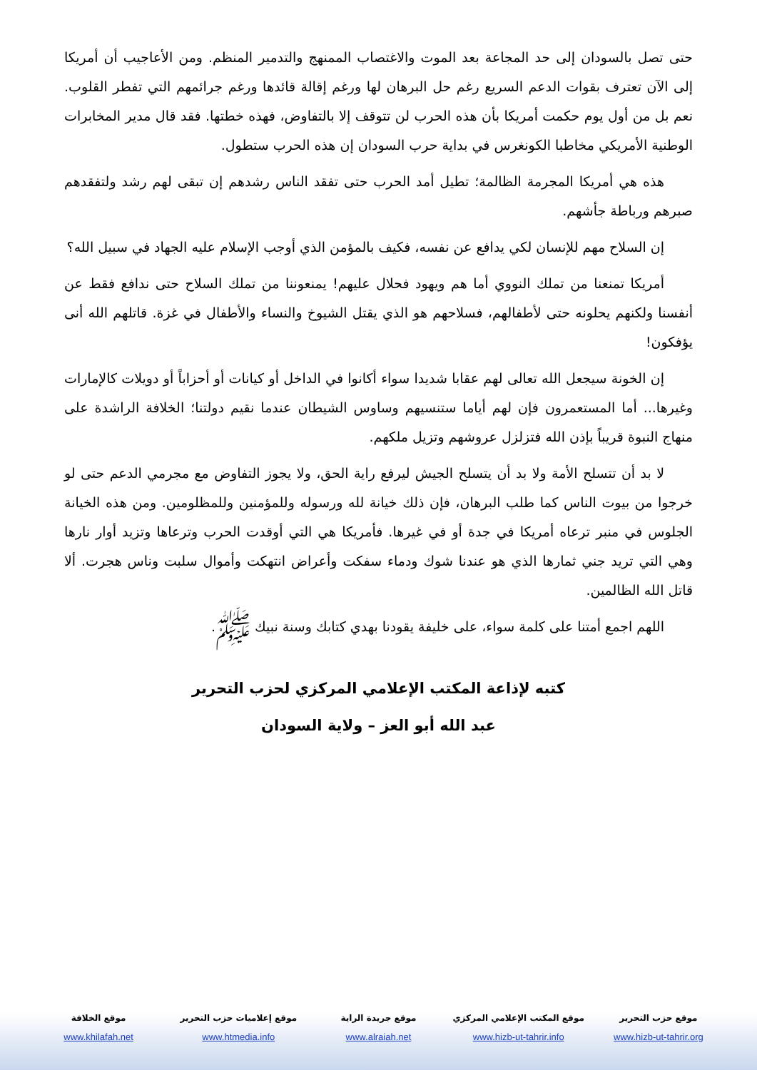حتى تصل بالسودان إلى حد المجاعة بعد الموت والاغتصاب الممنهج والتدمير المنظم. ومن الأعاجيب أن أمريكا إلى الآن تعترف بقوات الدعم السريع رغم حل البرهان لها ورغم إقالة قائدها ورغم جرائمهم التي تفطر القلوب. نعم بل من أول يوم حكمت أمريكا بأن هذه الحرب لن تتوقف إلا بالتفاوض، فهذه خطتها. فقد قال مدير المخابرات الوطنية الأمريكي مخاطبا الكونغرس في بداية حرب السودان إن هذه الحرب ستطول.
هذه هي أمريكا المجرمة الظالمة؛ تطيل أمد الحرب حتى تفقد الناس رشدهم إن تبقى لهم رشد ولتفقدهم صبرهم ورباطة جأشهم.
إن السلاح مهم للإنسان لكي يدافع عن نفسه، فكيف بالمؤمن الذي أوجب الإسلام عليه الجهاد في سبيل الله؟
أمريكا تمنعنا من تملك النووي أما هم ويهود فحلال عليهم! يمنعوننا من تملك السلاح حتى ندافع فقط عن أنفسنا ولكنهم يحلونه حتى لأطفالهم، فسلاحهم هو الذي يقتل الشيوخ والنساء والأطفال في غزة. قاتلهم الله أنى يؤفكون!
إن الخونة سيجعل الله تعالى لهم عقابا شديدا سواء أكانوا في الداخل أو كيانات أو أحزاباً أو دويلات كالإمارات وغيرها... أما المستعمرون فإن لهم أياما ستنسيهم وساوس الشيطان عندما نقيم دولتنا؛ الخلافة الراشدة على منهاج النبوة قريباً بإذن الله فتزلزل عروشهم وتزيل ملكهم.
لا بد أن تتسلح الأمة ولا بد أن يتسلح الجيش ليرفع راية الحق، ولا يجوز التفاوض مع مجرمي الدعم حتى لو خرجوا من بيوت الناس كما طلب البرهان، فإن ذلك خيانة لله ورسوله وللمؤمنين وللمظلومين. ومن هذه الخيانة الجلوس في منبر ترعاه أمريكا في جدة أو في غيرها. فأمريكا هي التي أوقدت الحرب وترعاها وتزيد أوار نارها وهي التي تريد جني ثمارها الذي هو عندنا شوك ودماء سفكت وأعراض انتهكت وأموال سلبت وناس هجرت. ألا قاتل الله الظالمين.
اللهم اجمع أمتنا على كلمة سواء، على خليفة يقودنا بهدي كتابك وسنة نبيك ﷺ.
كتبه لإذاعة المكتب الإعلامي المركزي لحزب التحرير
عبد الله أبو العز – ولاية السودان
موقع حزب التحرير
www.hizb-ut-tahrir.org
موقع المكتب الإعلامي المركزي
www.hizb-ut-tahrir.info
موقع جريدة الراية
www.alraiah.net
موقع إعلاميات حزب التحرير
www.htmedia.info
موقع الخلافة
www.khilafah.net